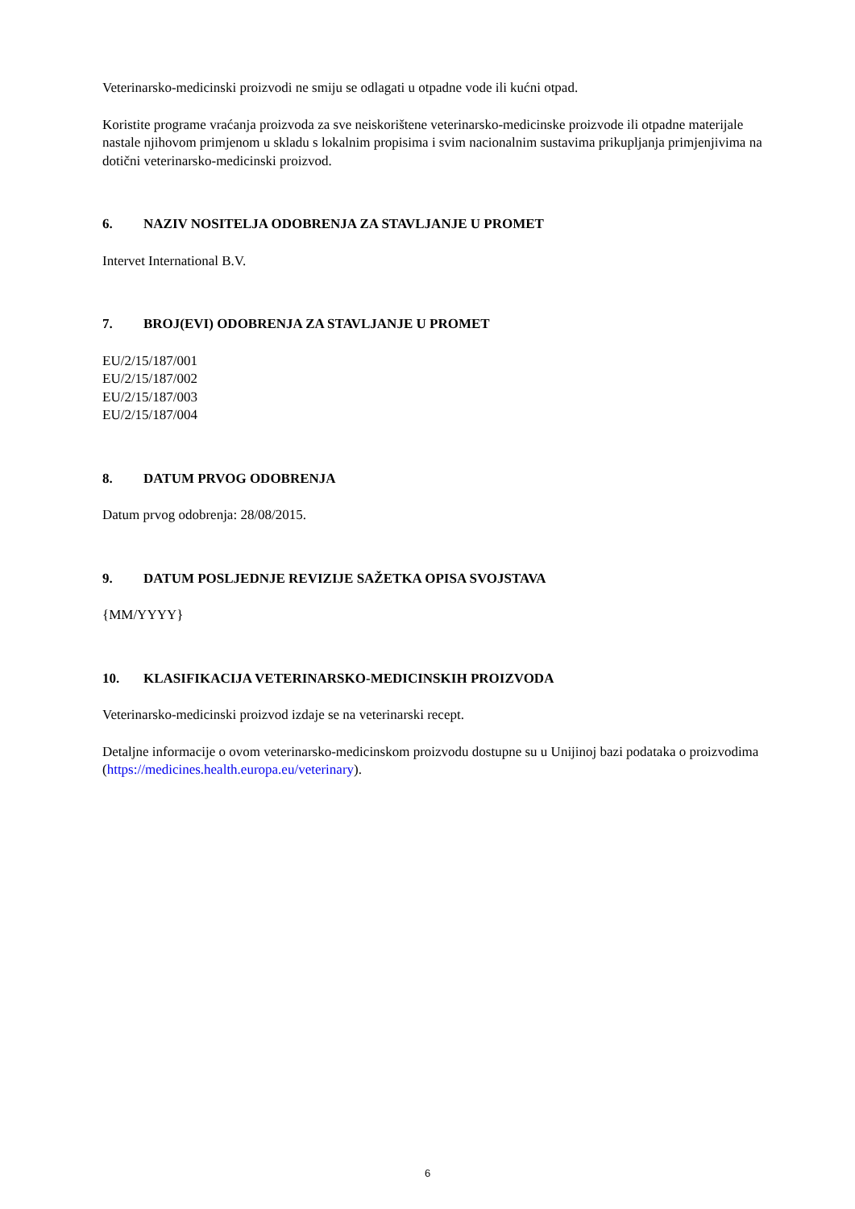Veterinarsko-medicinski proizvodi ne smiju se odlagati u otpadne vode ili kućni otpad.
Koristite programe vraćanja proizvoda za sve neiskorištene veterinarsko-medicinske proizvode ili otpadne materijale nastale njihovom primjenom u skladu s lokalnim propisima i svim nacionalnim sustavima prikupljanja primjenjivima na dotični veterinarsko-medicinski proizvod.
6. NAZIV NOSITELJA ODOBRENJA ZA STAVLJANJE U PROMET
Intervet International B.V.
7. BROJ(EVI) ODOBRENJA ZA STAVLJANJE U PROMET
EU/2/15/187/001
EU/2/15/187/002
EU/2/15/187/003
EU/2/15/187/004
8. DATUM PRVOG ODOBRENJA
Datum prvog odobrenja: 28/08/2015.
9. DATUM POSLJEDNJE REVIZIJE SAŽETKA OPISA SVOJSTAVA
{MM/YYYY}
10. KLASIFIKACIJA VETERINARSKO-MEDICINSKIH PROIZVODA
Veterinarsko-medicinski proizvod izdaje se na veterinarski recept.
Detaljne informacije o ovom veterinarsko-medicinskom proizvodu dostupne su u Unijinoj bazi podataka o proizvodima (https://medicines.health.europa.eu/veterinary).
6